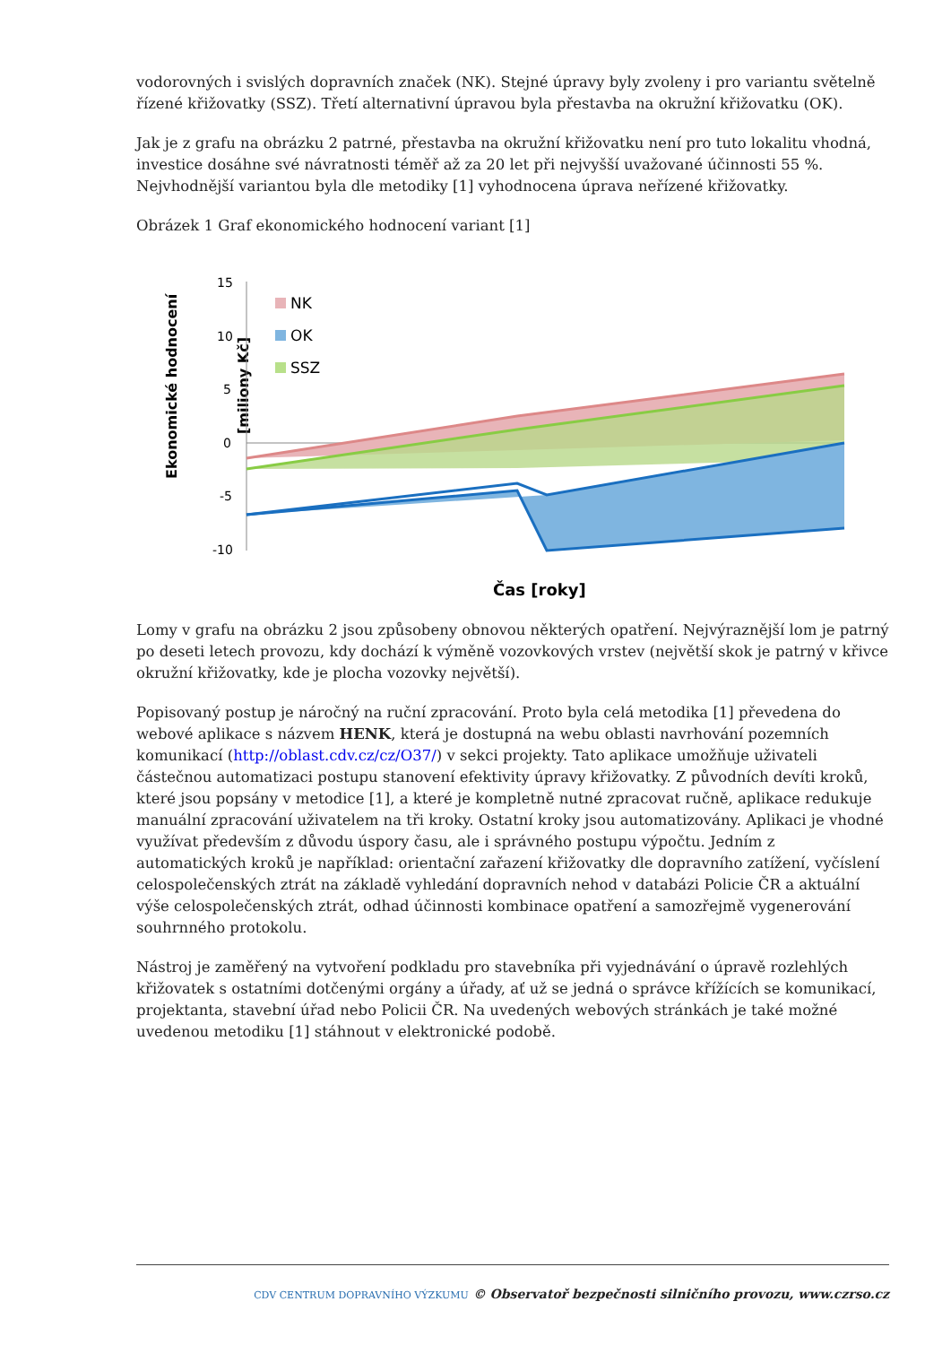vodorovných i svislých dopravních značek (NK). Stejné úpravy byly zvoleny i pro variantu světelně řízené křižovatky (SSZ). Třetí alternativní úpravou byla přestavba na okružní křižovatku (OK).
Jak je z grafu na obrázku 2 patrné, přestavba na okružní křižovatku není pro tuto lokalitu vhodná, investice dosáhne své návratnosti téměř až za 20 let při nejvyšší uvažované účinnosti 55 %. Nejvhodnější variantou byla dle metodiky [1] vyhodnocena úprava neřízené křižovatky.
Obrázek 1 Graf ekonomického hodnocení variant [1]
Ekonomické hodnocení
[miliony Kč]
15
10
5
0
-5
-10
NK
OK
SSZ
Čas [roky]
Lomy v grafu na obrázku 2 jsou způsobeny obnovou některých opatření. Nejvýraznější lom je patrný po deseti letech provozu, kdy dochází k výměně vozovkových vrstev (největší skok je patrný v křivce okružní křižovatky, kde je plocha vozovky největší).
Popisovaný postup je náročný na ruční zpracování. Proto byla celá metodika [1] převedena do webové aplikace s názvem HENK, která je dostupná na webu oblasti navrhování pozemních komunikací (http://oblast.cdv.cz/cz/O37/) v sekci projekty. Tato aplikace umožňuje uživateli částečnou automatizaci postupu stanovení efektivity úpravy křižovatky. Z původních devíti kroků, které jsou popsány v metodice [1], a které je kompletně nutné zpracovat ručně, aplikace redukuje manuální zpracování uživatelem na tři kroky. Ostatní kroky jsou automatizovány. Aplikaci je vhodné využívat především z důvodu úspory času, ale i správného postupu výpočtu. Jedním z automatických kroků je například: orientační zařazení křižovatky dle dopravního zatížení, vyčíslení celospolečenských ztrát na základě vyhledání dopravních nehod v databázi Policie ČR a aktuální výše celospolečenských ztrát, odhad účinnosti kombinace opatření a samozřejmě vygenerování souhrnného protokolu.
Nástroj je zaměřený na vytvoření podkladu pro stavebníka při vyjednávání o úpravě rozlehlých křižovatek s ostatními dotčenými orgány a úřady, ať už se jedná o správce křížících se komunikací, projektanta, stavební úřad nebo Policii ČR. Na uvedených webových stránkách je také možné uvedenou metodiku [1] stáhnout v elektronické podobě.
CDV CENTRUM DOPRAVNÍHO VÝZKUMU © Observatoř bezpečnosti silničního provozu, www.czrso.cz